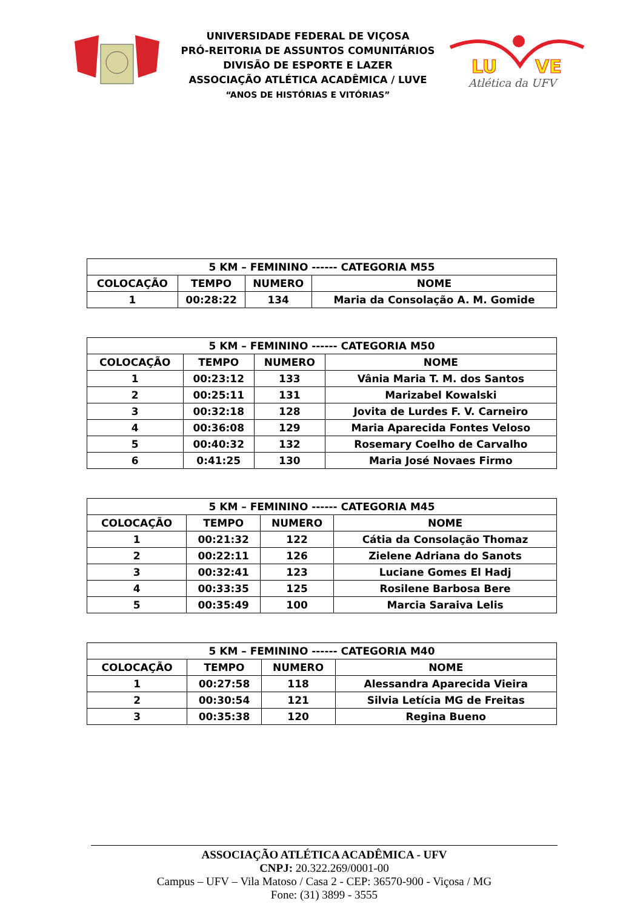UNIVERSIDADE FEDERAL DE VIÇOSA
PRÓ-REITORIA DE ASSUNTOS COMUNITÁRIOS
DIVISÃO DE ESPORTE E LAZER
ASSOCIAÇÃO ATLÉTICA ACADÊMICA / LUVE
“ANOS DE HISTÓRIAS E VITÓRIAS”
LU
VE
Atlética da UFV
| 5 KM – FEMININO ------ CATEGORIA M55 | | | |
| --- | --- | --- | --- |
| COLOCAÇÃO | TEMPO | NUMERO | NOME |
| 1 | 00:28:22 | 134 | Maria da Consolação A. M. Gomide |
| 5 KM – FEMININO ------ CATEGORIA M50 | | | |
| --- | --- | --- | --- |
| COLOCAÇÃO | TEMPO | NUMERO | NOME |
| 1 | 00:23:12 | 133 | Vânia Maria T. M. dos Santos |
| 2 | 00:25:11 | 131 | Marizabel Kowalski |
| 3 | 00:32:18 | 128 | Jovita de Lurdes F. V. Carneiro |
| 4 | 00:36:08 | 129 | Maria Aparecida Fontes Veloso |
| 5 | 00:40:32 | 132 | Rosemary Coelho de Carvalho |
| 6 | 0:41:25 | 130 | Maria José Novaes Firmo |
| 5 KM – FEMININO ------ CATEGORIA M45 | | | |
| --- | --- | --- | --- |
| COLOCAÇÃO | TEMPO | NUMERO | NOME |
| 1 | 00:21:32 | 122 | Cátia da Consolação Thomaz |
| 2 | 00:22:11 | 126 | Zielene Adriana do Sanots |
| 3 | 00:32:41 | 123 | Luciane Gomes El Hadj |
| 4 | 00:33:35 | 125 | Rosilene Barbosa Bere |
| 5 | 00:35:49 | 100 | Marcia Saraiva Lelis |
| 5 KM – FEMININO ------ CATEGORIA M40 | | | |
| --- | --- | --- | --- |
| COLOCAÇÃO | TEMPO | NUMERO | NOME |
| 1 | 00:27:58 | 118 | Alessandra Aparecida Vieira |
| 2 | 00:30:54 | 121 | Silvia Letícia MG de Freitas |
| 3 | 00:35:38 | 120 | Regina Bueno |
ASSOCIAÇÃO ATLÉTICA ACADÊMICA - UFV
CNPJ: 20.322.269/0001-00
Campus – UFV – Vila Matoso / Casa 2 - CEP: 36570-900 - Viçosa / MG
Fone: (31) 3899 - 3555